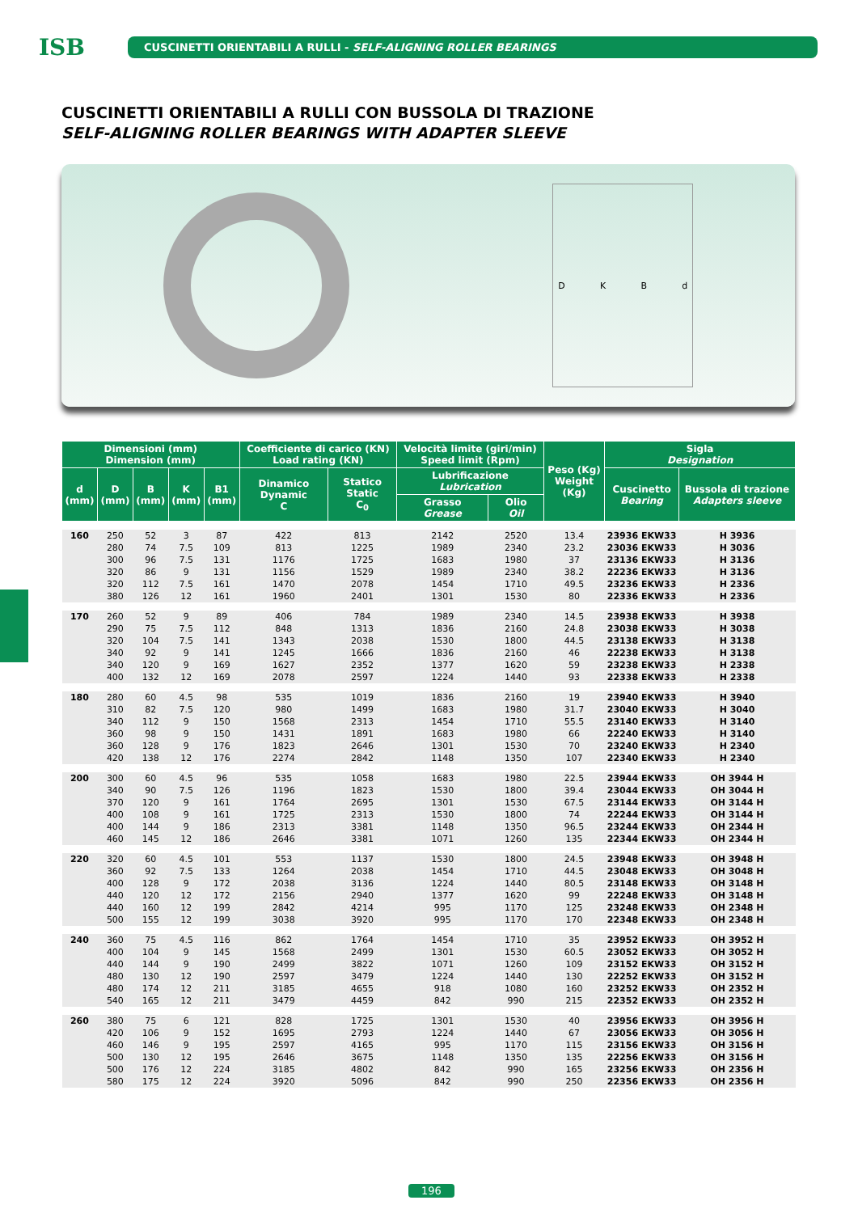ISB
CUSCINETTI ORIENTABILI A RULLI - SELF-ALIGNING ROLLER BEARINGS
CUSCINETTI ORIENTABILI A RULLI CON BUSSOLA DI TRAZIONE
SELF-ALIGNING ROLLER BEARINGS WITH ADAPTER SLEEVE
DKBd
| Dimensioni (mm) Dimension (mm) | | | | | Coefficiente di carico (KN) Load rating (KN) | | Velocità limite (giri/min) Speed limit (Rpm) | | Peso (Kg) Weight (Kg) | Sigla Designation | |
| --- | --- | --- | --- | --- | --- | --- | --- | --- | --- | --- | --- |
| d (mm) | D (mm) | B (mm) | K (mm) | B1 (mm) | Dinamico Dynamic C | Statico Static C<sub>0</sub> | Lubrificazione Lubrication | | | Cuscinetto Bearing | Bussola di trazione Adapters sleeve |
| | | | | | | | Grasso Grease | Olio Oil | | | |
| 160 | 250 | 52 | 3 | 87 | 422 | 813 | 2142 | 2520 | 13.4 | 23936 EKW33 | H 3936 |
| | 280 | 74 | 7.5 | 109 | 813 | 1225 | 1989 | 2340 | 23.2 | 23036 EKW33 | H 3036 |
| | 300 | 96 | 7.5 | 131 | 1176 | 1725 | 1683 | 1980 | 37 | 23136 EKW33 | H 3136 |
| | 320 | 86 | 9 | 131 | 1156 | 1529 | 1989 | 2340 | 38.2 | 22236 EKW33 | H 3136 |
| | 320 | 112 | 7.5 | 161 | 1470 | 2078 | 1454 | 1710 | 49.5 | 23236 EKW33 | H 2336 |
| | 380 | 126 | 12 | 161 | 1960 | 2401 | 1301 | 1530 | 80 | 22336 EKW33 | H 2336 |
| 170 | 260 | 52 | 9 | 89 | 406 | 784 | 1989 | 2340 | 14.5 | 23938 EKW33 | H 3938 |
| | 290 | 75 | 7.5 | 112 | 848 | 1313 | 1836 | 2160 | 24.8 | 23038 EKW33 | H 3038 |
| | 320 | 104 | 7.5 | 141 | 1343 | 2038 | 1530 | 1800 | 44.5 | 23138 EKW33 | H 3138 |
| | 340 | 92 | 9 | 141 | 1245 | 1666 | 1836 | 2160 | 46 | 22238 EKW33 | H 3138 |
| | 340 | 120 | 9 | 169 | 1627 | 2352 | 1377 | 1620 | 59 | 23238 EKW33 | H 2338 |
| | 400 | 132 | 12 | 169 | 2078 | 2597 | 1224 | 1440 | 93 | 22338 EKW33 | H 2338 |
| 180 | 280 | 60 | 4.5 | 98 | 535 | 1019 | 1836 | 2160 | 19 | 23940 EKW33 | H 3940 |
| | 310 | 82 | 7.5 | 120 | 980 | 1499 | 1683 | 1980 | 31.7 | 23040 EKW33 | H 3040 |
| | 340 | 112 | 9 | 150 | 1568 | 2313 | 1454 | 1710 | 55.5 | 23140 EKW33 | H 3140 |
| | 360 | 98 | 9 | 150 | 1431 | 1891 | 1683 | 1980 | 66 | 22240 EKW33 | H 3140 |
| | 360 | 128 | 9 | 176 | 1823 | 2646 | 1301 | 1530 | 70 | 23240 EKW33 | H 2340 |
| | 420 | 138 | 12 | 176 | 2274 | 2842 | 1148 | 1350 | 107 | 22340 EKW33 | H 2340 |
| 200 | 300 | 60 | 4.5 | 96 | 535 | 1058 | 1683 | 1980 | 22.5 | 23944 EKW33 | OH 3944 H |
| | 340 | 90 | 7.5 | 126 | 1196 | 1823 | 1530 | 1800 | 39.4 | 23044 EKW33 | OH 3044 H |
| | 370 | 120 | 9 | 161 | 1764 | 2695 | 1301 | 1530 | 67.5 | 23144 EKW33 | OH 3144 H |
| | 400 | 108 | 9 | 161 | 1725 | 2313 | 1530 | 1800 | 74 | 22244 EKW33 | OH 3144 H |
| | 400 | 144 | 9 | 186 | 2313 | 3381 | 1148 | 1350 | 96.5 | 23244 EKW33 | OH 2344 H |
| | 460 | 145 | 12 | 186 | 2646 | 3381 | 1071 | 1260 | 135 | 22344 EKW33 | OH 2344 H |
| 220 | 320 | 60 | 4.5 | 101 | 553 | 1137 | 1530 | 1800 | 24.5 | 23948 EKW33 | OH 3948 H |
| | 360 | 92 | 7.5 | 133 | 1264 | 2038 | 1454 | 1710 | 44.5 | 23048 EKW33 | OH 3048 H |
| | 400 | 128 | 9 | 172 | 2038 | 3136 | 1224 | 1440 | 80.5 | 23148 EKW33 | OH 3148 H |
| | 440 | 120 | 12 | 172 | 2156 | 2940 | 1377 | 1620 | 99 | 22248 EKW33 | OH 3148 H |
| | 440 | 160 | 12 | 199 | 2842 | 4214 | 995 | 1170 | 125 | 23248 EKW33 | OH 2348 H |
| | 500 | 155 | 12 | 199 | 3038 | 3920 | 995 | 1170 | 170 | 22348 EKW33 | OH 2348 H |
| 240 | 360 | 75 | 4.5 | 116 | 862 | 1764 | 1454 | 1710 | 35 | 23952 EKW33 | OH 3952 H |
| | 400 | 104 | 9 | 145 | 1568 | 2499 | 1301 | 1530 | 60.5 | 23052 EKW33 | OH 3052 H |
| | 440 | 144 | 9 | 190 | 2499 | 3822 | 1071 | 1260 | 109 | 23152 EKW33 | OH 3152 H |
| | 480 | 130 | 12 | 190 | 2597 | 3479 | 1224 | 1440 | 130 | 22252 EKW33 | OH 3152 H |
| | 480 | 174 | 12 | 211 | 3185 | 4655 | 918 | 1080 | 160 | 23252 EKW33 | OH 2352 H |
| | 540 | 165 | 12 | 211 | 3479 | 4459 | 842 | 990 | 215 | 22352 EKW33 | OH 2352 H |
| 260 | 380 | 75 | 6 | 121 | 828 | 1725 | 1301 | 1530 | 40 | 23956 EKW33 | OH 3956 H |
| | 420 | 106 | 9 | 152 | 1695 | 2793 | 1224 | 1440 | 67 | 23056 EKW33 | OH 3056 H |
| | 460 | 146 | 9 | 195 | 2597 | 4165 | 995 | 1170 | 115 | 23156 EKW33 | OH 3156 H |
| | 500 | 130 | 12 | 195 | 2646 | 3675 | 1148 | 1350 | 135 | 22256 EKW33 | OH 3156 H |
| | 500 | 176 | 12 | 224 | 3185 | 4802 | 842 | 990 | 165 | 23256 EKW33 | OH 2356 H |
| | 580 | 175 | 12 | 224 | 3920 | 5096 | 842 | 990 | 250 | 22356 EKW33 | OH 2356 H |
196